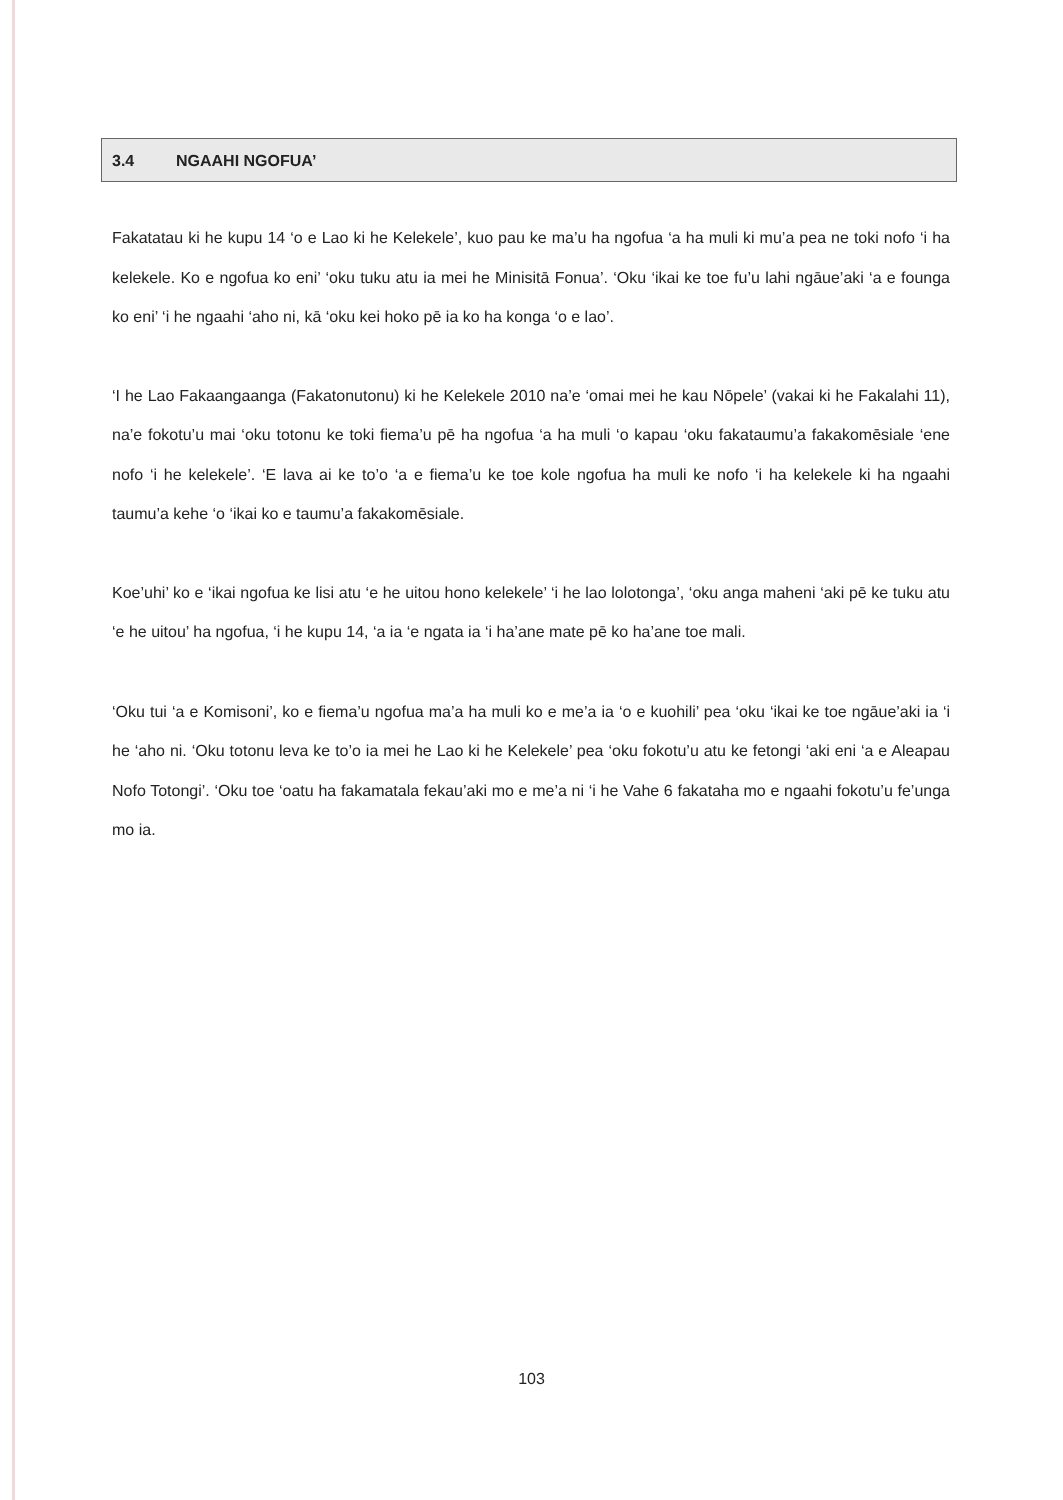3.4 NGAAHI NGOFUA’
Fakatatau ki he kupu 14 ‘o e Lao ki he Kelekele’, kuo pau ke ma’u ha ngofua ‘a ha muli ki mu’a pea ne toki nofo ‘i ha kelekele. Ko e ngofua ko eni’ ‘oku tuku atu ia mei he Minisitā Fonua’. ‘Oku ‘ikai ke toe fu’u lahi ngāue’aki ‘a e founga ko eni’ ‘i he ngaahi ‘aho ni, kā ‘oku kei hoko pē ia ko ha konga ‘o e lao’.
‘I he Lao Fakaangaanga (Fakatonutonu) ki he Kelekele 2010 na’e ‘omai mei he kau Nōpele’ (vakai ki he Fakalahi 11), na’e fokotu’u mai ‘oku totonu ke toki fiema’u pē ha ngofua ‘a ha muli ‘o kapau ‘oku fakataumu’a fakakomēsiale ‘ene nofo ‘i he kelekele’. ‘E lava ai ke to’o ‘a e fiema’u ke toe kole ngofua ha muli ke nofo ‘i ha kelekele ki ha ngaahi taumu’a kehe ‘o ‘ikai ko e taumu’a fakakomēsiale.
Koe’uhi’ ko e ‘ikai ngofua ke lisi atu ‘e he uitou hono kelekele’ ‘i he lao lolotonga’, ‘oku anga maheni ‘aki pē ke tuku atu ‘e he uitou’ ha ngofua, ‘i he kupu 14, ‘a ia ‘e ngata ia ‘i ha’ane mate pē ko ha’ane toe mali.
‘Oku tui ‘a e Komisoni’, ko e fiema’u ngofua ma’a ha muli ko e me’a ia ‘o e kuohili’ pea ‘oku ‘ikai ke toe ngāue’aki ia ‘i he ‘aho ni. ‘Oku totonu leva ke to’o ia mei he Lao ki he Kelekele’ pea ‘oku fokotu’u atu ke fetongi ‘aki eni ‘a e Aleapau Nofo Totongi’. ‘Oku toe ‘oatu ha fakamatala fekau’aki mo e me’a ni ‘i he Vahe 6 fakataha mo e ngaahi fokotu’u fe’unga mo ia.
103